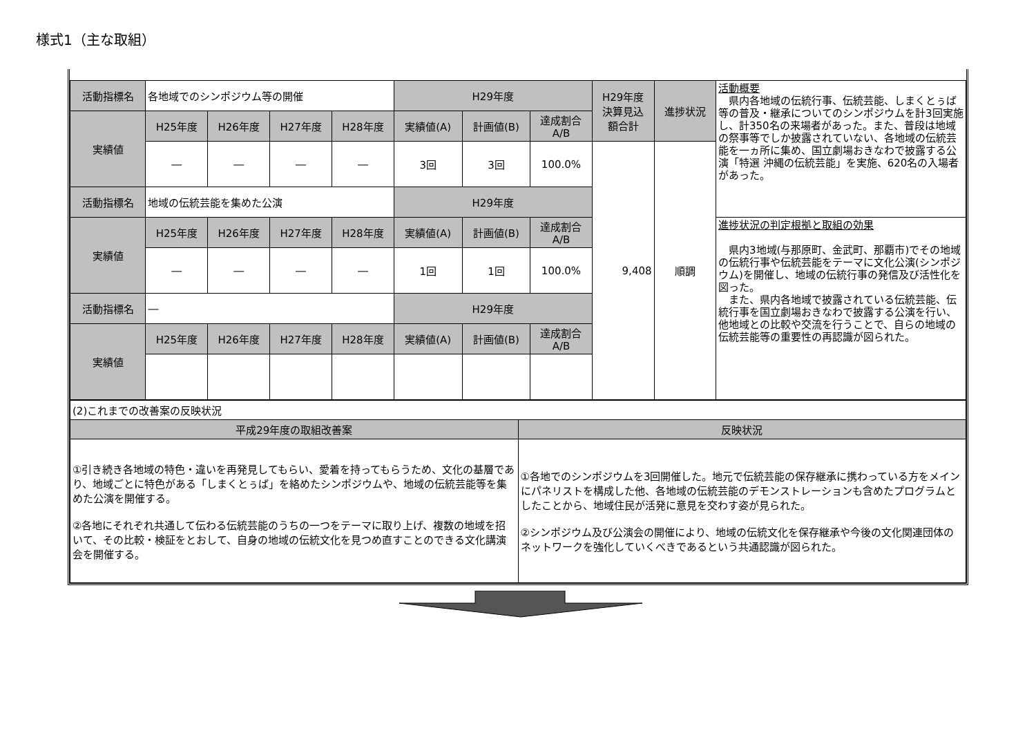様式1（主な取組）
| 活動指標名 | 各地域でのシンポジウム等の開催 | | | | H29年度 | | | H29年度 決算見込 額合計 | 進捗状況 | 活動概要 県内各地域の伝統行事、伝統芸能、しまくとぅば等の普及・継承についてのシンポジウムを計3回実施し、計350名の来場者があった。また、普段は地域の祭事等でしか披露されていない、各地域の伝統芸能を一ヵ所に集め、国立劇場おきなわで披露する公演「特選 沖縄の伝統芸能」を実施、620名の入場者があった。 |
| 実績値 | H25年度 | H26年度 | H27年度 | H28年度 | 実績値(A) | 計画値(B) | 達成割合 A/B | | | |
| | ― | ― | ― | ― | 3回 | 3回 | 100.0% | 9,408 | 順調 | |
| 活動指標名 | 地域の伝統芸能を集めた公演 | | | | H29年度 | | | | | |
| 実績値 | H25年度 | H26年度 | H27年度 | H28年度 | 実績値(A) | 計画値(B) | 達成割合 A/B | | | 進捗状況の判定根拠と取組の効果 県内3地域(与那原町、金武町、那覇市)でその地域の伝統行事や伝統芸能をテーマに文化公演(シンポジウム)を開催し、地域の伝統行事の発信及び活性化を図った。 また、県内各地域で披露されている伝統芸能、伝統行事を国立劇場おきなわで披露する公演を行い、他地域との比較や交流を行うことで、自らの地域の伝統芸能等の重要性の再認識が図られた。 |
| | ― | ― | ― | ― | 1回 | 1回 | 100.0% | | | |
| 活動指標名 | ― | | | | H29年度 | | | | | |
| 実績値 | H25年度 | H26年度 | H27年度 | H28年度 | 実績値(A) | 計画値(B) | 達成割合 A/B | | | |
| (2)これまでの改善案の反映状況 | |
| 平成29年度の取組改善案 | 反映状況 |
| ①引き続き各地域の特色・違いを再発見してもらい、愛着を持ってもらうため、文化の基層であり、地域ごとに特色がある「しまくとぅば」を絡めたシンポジウムや、地域の伝統芸能等を集めた公演を開催する。 ②各地にそれぞれ共通して伝わる伝統芸能のうちの一つをテーマに取り上げ、複数の地域を招いて、その比較・検証をとおして、自身の地域の伝統文化を見つめ直すことのできる文化講演会を開催する。 | ①各地でのシンポジウムを3回開催した。地元で伝統芸能の保存継承に携わっている方をメインにパネリストを構成した他、各地域の伝統芸能のデモンストレーションも含めたプログラムとしたことから、地域住民が活発に意見を交わす姿が見られた。 ②シンポジウム及び公演会の開催により、地域の伝統文化を保存継承や今後の文化関連団体のネットワークを強化していくべきであるという共通認識が図られた。 |